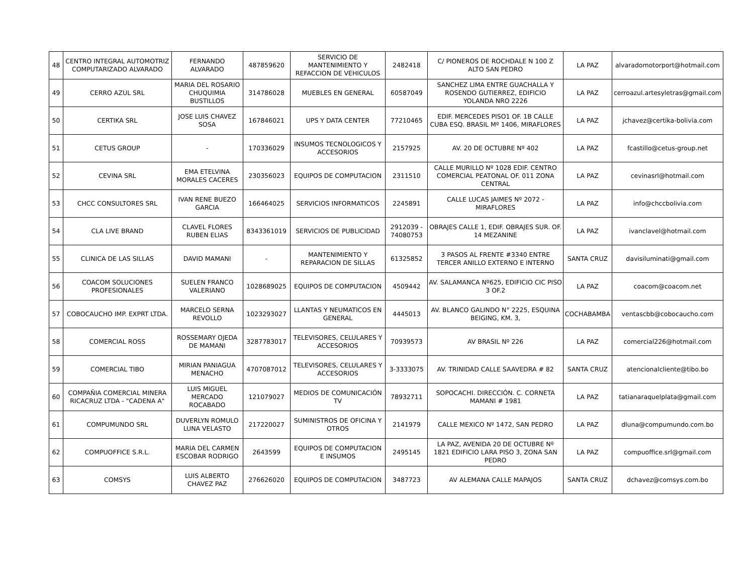| 48 | CENTRO INTEGRAL AUTOMOTRIZ COMPUTARIZADO ALVARADO | FERNANDO ALVARADO | 487859620 | SERVICIO DE MANTENIMIENTO Y REFACCION DE VEHICULOS | 2482418 | C/ PIONEROS DE ROCHDALE N 100 Z ALTO SAN PEDRO | LA PAZ | alvaradomotorport@hotmail.com |
| 49 | CERRO AZUL SRL | MARIA DEL ROSARIO CHUQUIMIA BUSTILLOS | 314786028 | MUEBLES EN GENERAL | 60587049 | SANCHEZ LIMA ENTRE GUACHALLA Y ROSENDO GUTIERREZ, EDIFICIO YOLANDA NRO 2226 | LA PAZ | cerroazul.artesyletras@gmail.com |
| 50 | CERTIKA SRL | JOSE LUIS CHAVEZ SOSA | 167846021 | UPS Y DATA CENTER | 77210465 | EDIF. MERCEDES PISO1 OF. 1B CALLE CUBA ESQ. BRASIL Mº 1406, MIRAFLORES | LA PAZ | jchavez@certika-bolivia.com |
| 51 | CETUS GROUP | - | 170336029 | INSUMOS TECNOLOGICOS Y ACCESORIOS | 2157925 | AV. 20 DE OCTUBRE Nº 402 | LA PAZ | fcastillo@cetus-group.net |
| 52 | CEVINA SRL | EMA ETELVINA MORALES CACERES | 230356023 | EQUIPOS DE COMPUTACION | 2311510 | CALLE MURILLO Nº 1028 EDIF. CENTRO COMERCIAL PEATONAL OF. 011 ZONA CENTRAL | LA PAZ | cevinasrl@hotmail.com |
| 53 | CHCC CONSULTORES SRL | IVAN RENE BUEZO GARCIA | 166464025 | SERVICIOS INFORMATICOS | 2245891 | CALLE LUCAS JAIMES Nº 2072 - MIRAFLORES | LA PAZ | info@chccbolivia.com |
| 54 | CLA LIVE BRAND | CLAVEL FLORES RUBEN ELIAS | 8343361019 | SERVICIOS DE PUBLICIDAD | 2912039 - 74080753 | OBRAJES CALLE 1, EDIF. OBRAJES SUR. OF. 14 MEZANINE | LA PAZ | ivanclavel@hotmail.com |
| 55 | CLINICA DE LAS SILLAS | DAVID MAMANI | - | MANTENIMIENTO Y REPARACION DE SILLAS | 61325852 | 3 PASOS AL FRENTE #3340 ENTRE TERCER ANILLO EXTERNO E INTERNO | SANTA CRUZ | davisiluminati@gmail.com |
| 56 | COACOM SOLUCIONES PROFESIONALES | SUELEN FRANCO VALERIANO | 1028689025 | EQUIPOS DE COMPUTACION | 4509442 | AV. SALAMANCA Nº625, EDIFICIO CIC PISO 3 OF.2 | LA PAZ | coacom@coacom.net |
| 57 | COBOCAUCHO IMP. EXPRT LTDA. | MARCELO SERNA REVOLLO | 1023293027 | LLANTAS Y NEUMATICOS EN GENERAL | 4445013 | AV. BLANCO GALINDO N° 2225, ESQUINA BEIGING, KM. 3, | COCHABAMBA | ventascbb@cobocaucho.com |
| 58 | COMERCIAL ROSS | ROSSEMARY OJEDA DE MAMANI | 3287783017 | TELEVISORES, CELULARES Y ACCESORIOS | 70939573 | AV BRASIL Nº 226 | LA PAZ | comercial226@hotmail.com |
| 59 | COMERCIAL TIBO | MIRIAN PANIAGUA MENACHO | 4707087012 | TELEVISORES, CELULARES Y ACCESORIOS | 3-3333075 | AV. TRINIDAD CALLE SAAVEDRA # 82 | SANTA CRUZ | atencionalcliente@tibo.bo |
| 60 | COMPAÑIA COMERCIAL MINERA RICACRUZ LTDA - "CADENA A" | LUIS MIGUEL MERCADO ROCABADO | 121079027 | MEDIOS DE COMUNICACIÓN TV | 78932711 | SOPOCACHI. DIRECCIÓN. C. CORNETA MAMANI # 1981 | LA PAZ | tatianaraquelplata@gmail.com |
| 61 | COMPUMUNDO SRL | DUVERLYN ROMULO LUNA VELASTO | 217220027 | SUMINISTROS DE OFICINA Y OTROS | 2141979 | CALLE MEXICO Nº 1472, SAN PEDRO | LA PAZ | dluna@compumundo.com.bo |
| 62 | COMPUOFFICE S.R.L. | MARIA DEL CARMEN ESCOBAR RODRIGO | 2643599 | EQUIPOS DE COMPUTACION E INSUMOS | 2495145 | LA PAZ, AVENIDA 20 DE OCTUBRE Nº 1821 EDIFICIO LARA PISO 3, ZONA SAN PEDRO | LA PAZ | compuoffice.srl@gmail.com |
| 63 | COMSYS | LUIS ALBERTO CHAVEZ PAZ | 276626020 | EQUIPOS DE COMPUTACION | 3487723 | AV ALEMANA CALLE MAPAJOS | SANTA CRUZ | dchavez@comsys.com.bo |